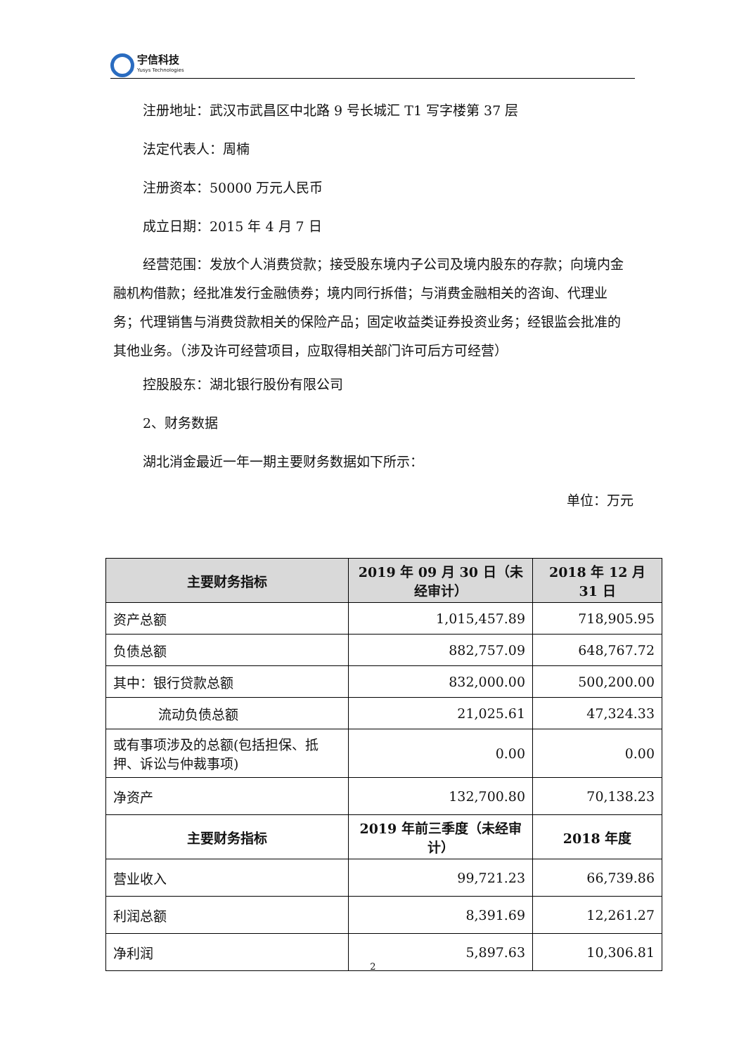宇信科技
Yusys Technologies
注册地址：武汉市武昌区中北路 9 号长城汇 T1 写字楼第 37 层
法定代表人：周楠
注册资本：50000 万元人民币
成立日期：2015 年 4 月 7 日
经营范围：发放个人消费贷款；接受股东境内子公司及境内股东的存款；向境内金融机构借款；经批准发行金融债券；境内同行拆借；与消费金融相关的咨询、代理业务；代理销售与消费贷款相关的保险产品；固定收益类证券投资业务；经银监会批准的其他业务。（涉及许可经营项目，应取得相关部门许可后方可经营）
控股股东：湖北银行股份有限公司
2、财务数据
湖北消金最近一年一期主要财务数据如下所示：
单位：万元
| 主要财务指标 | 2019 年 09 月 30 日（未经审计） | 2018 年 12 月 31 日 |
| --- | --- | --- |
| 资产总额 | 1,015,457.89 | 718,905.95 |
| 负债总额 | 882,757.09 | 648,767.72 |
| 其中：银行贷款总额 | 832,000.00 | 500,200.00 |
| 流动负债总额 | 21,025.61 | 47,324.33 |
| 或有事项涉及的总额(包括担保、抵押、诉讼与仲裁事项) | 0.00 | 0.00 |
| 净资产 | 132,700.80 | 70,138.23 |
| 主要财务指标 | 2019 年前三季度（未经审计） | 2018 年度 |
| 营业收入 | 99,721.23 | 66,739.86 |
| 利润总额 | 8,391.69 | 12,261.27 |
| 净利润 | 5,897.63 | 10,306.81 |
2